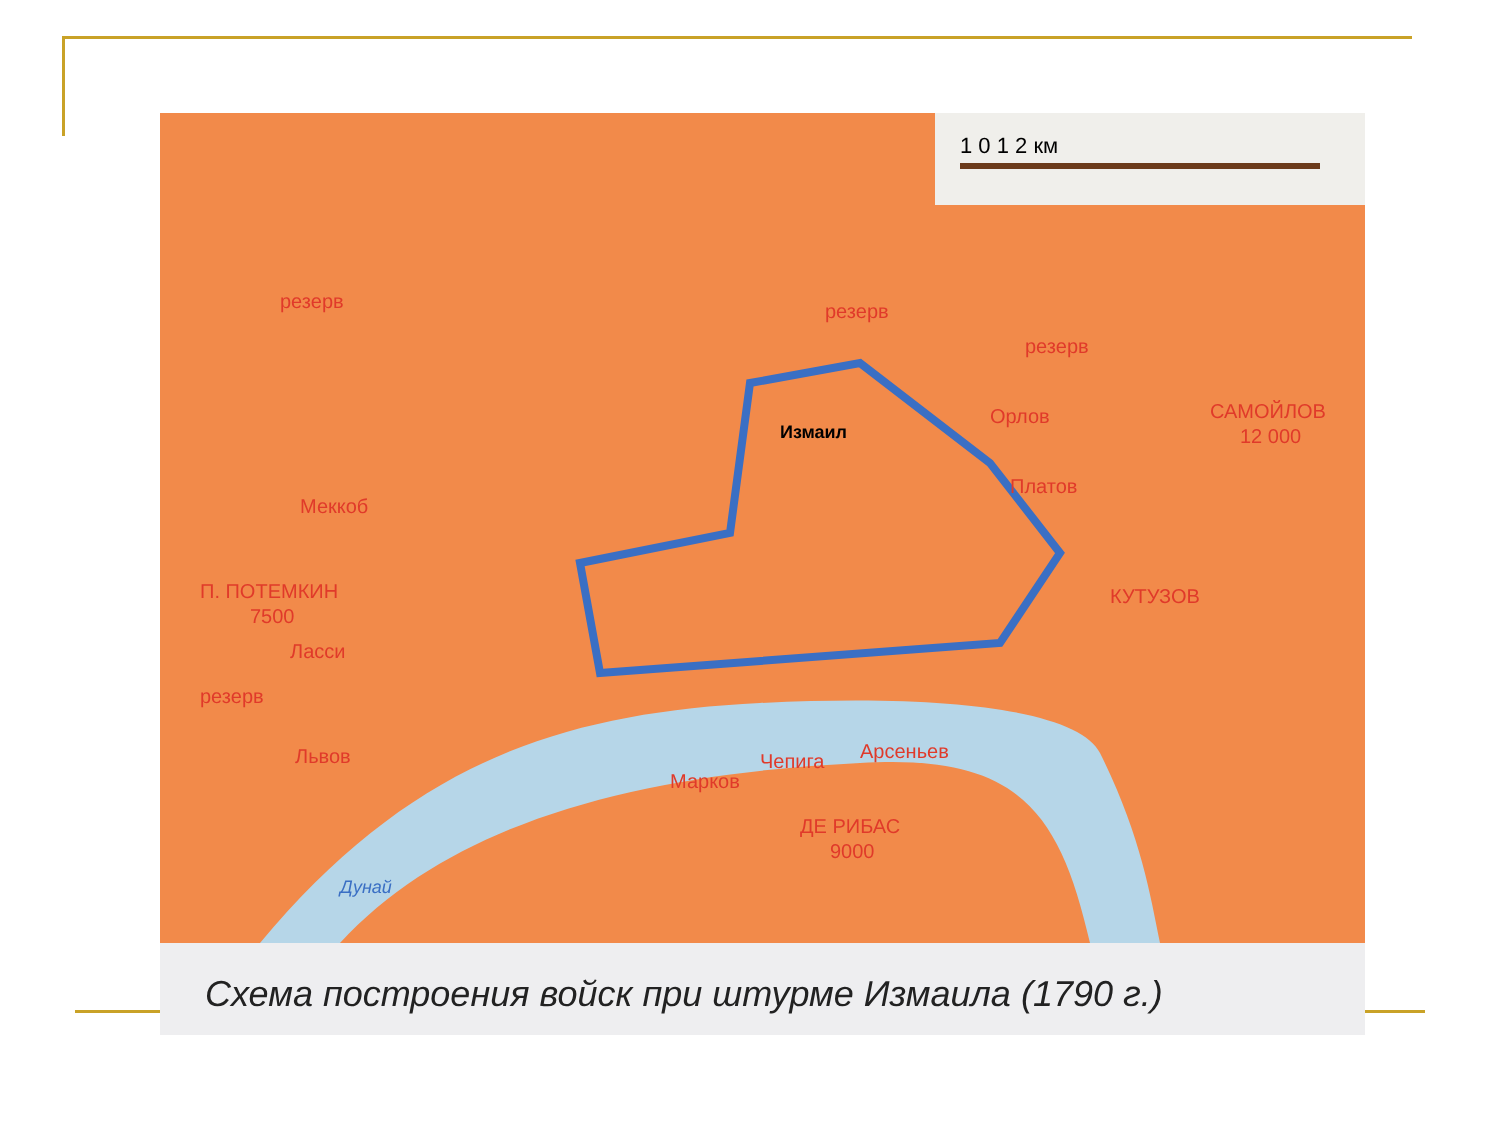1 0 1 2 км
резерв
резерв
резерв
Орлов
Платов
САМОЙЛОВ
12 000
Меккоб
П. ПОТЕМКИН
7500
Ласси
резерв
Львов
КУТУЗОВ
Марков
Чепига
Арсеньев
ДЕ РИБАС
9000
Измаил
Дунай
Схема построения войск при штурме Измаила (1790 г.)